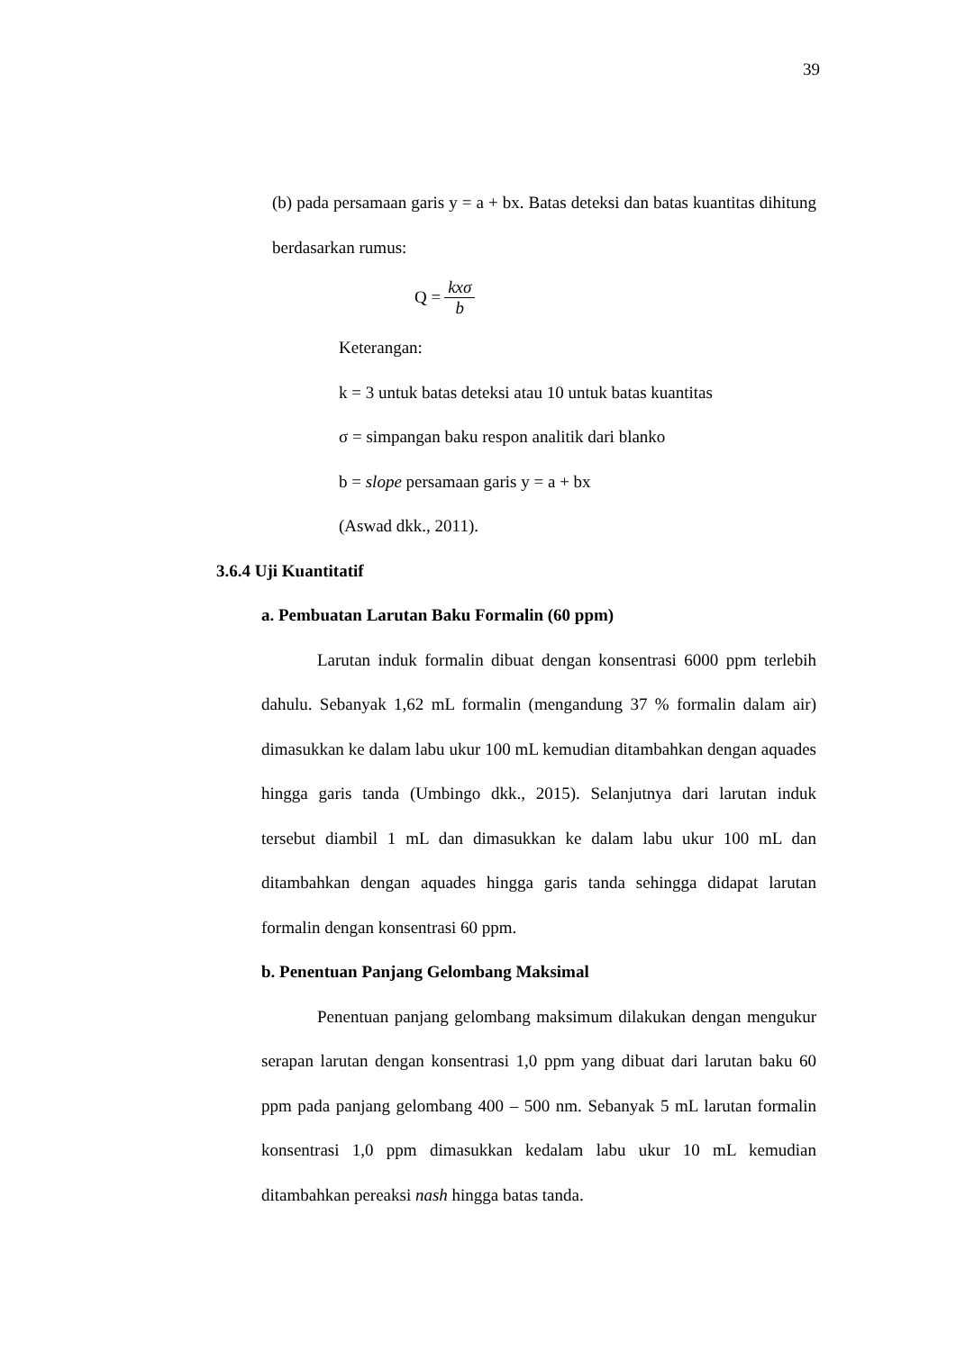39
(b) pada persamaan garis y = a + bx. Batas deteksi dan batas kuantitas dihitung berdasarkan rumus:
Q = kxσ b
Keterangan:
k = 3 untuk batas deteksi atau 10 untuk batas kuantitas
σ = simpangan baku respon analitik dari blanko
b = slope persamaan garis y = a + bx
(Aswad dkk., 2011).
3.6.4 Uji Kuantitatif
a. Pembuatan Larutan Baku Formalin (60 ppm)
Larutan induk formalin dibuat dengan konsentrasi 6000 ppm terlebih dahulu. Sebanyak 1,62 mL formalin (mengandung 37 % formalin dalam air) dimasukkan ke dalam labu ukur 100 mL kemudian ditambahkan dengan aquades hingga garis tanda (Umbingo dkk., 2015). Selanjutnya dari larutan induk tersebut diambil 1 mL dan dimasukkan ke dalam labu ukur 100 mL dan ditambahkan dengan aquades hingga garis tanda sehingga didapat larutan formalin dengan konsentrasi 60 ppm.
b. Penentuan Panjang Gelombang Maksimal
Penentuan panjang gelombang maksimum dilakukan dengan mengukur serapan larutan dengan konsentrasi 1,0 ppm yang dibuat dari larutan baku 60 ppm pada panjang gelombang 400 – 500 nm. Sebanyak 5 mL larutan formalin konsentrasi 1,0 ppm dimasukkan kedalam labu ukur 10 mL kemudian ditambahkan pereaksi nash hingga batas tanda.